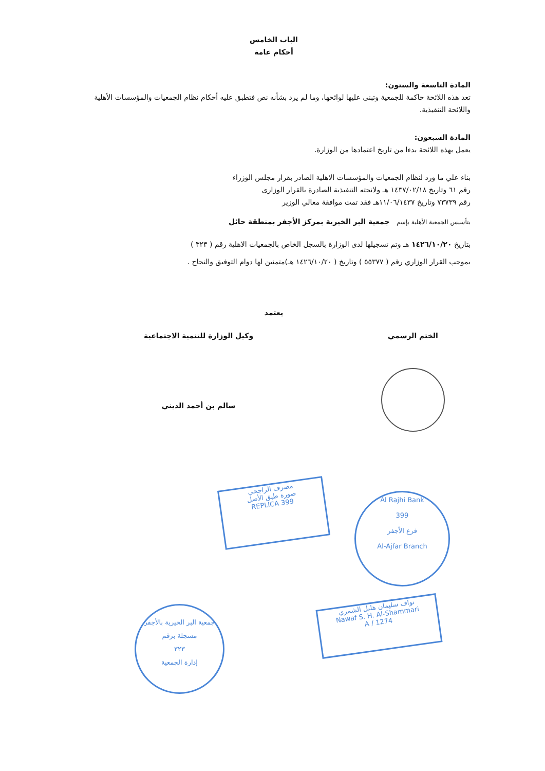الباب الخامس
أحكام عامة
المادة التاسعة والستون:
تعد هذه اللائحة حاكمة للجمعية وتبنى عليها لوائحها، وما لم يرد بشأنه نص فتطبق عليه أحكام نظام الجمعيات والمؤسسات الأهلية واللائحة التنفيذية.
المادة السبعون:
يعمل بهذه اللائحة بدءا من تاريخ اعتمادها من الوزارة.
بناء علي ما ورد لنظام الجمعيات والمؤسسات الاهلية الصادر بقرار مجلس الوزراء
رقم ٦١ وتاريخ ١٤٣٧/٠٢/١٨ هـ ولانحته التنفيذية الصادرة بالقرار الوزارى
رقم ٧٣٧٣٩ وتاريخ ١١/٠٦/١٤٣٧هـ فقد تمت موافقة معالي الوزير
بتأسيس الجمعية الأهلية بإسم جمعية البر الخيرية بمركز الأجفر بمنطقة حائل
بتاريخ ١٤٢٦/١٠/٢٠ هـ وتم تسجيلها لدى الوزارة بالسجل الخاص بالجمعيات الاهلية رقم ( ٣٢٣ )
بموجب القرار الوزاري رقم ( ٥٥٣٧٧ ) وتاريخ ( ١٤٢٦/١٠/٢٠ هـ)متمنين لها دوام التوفيق والنجاح .
يعتمد
الختم الرسمي وكيل الوزارة للتنمية الاجتماعية
سالم بن أحمد الديني
مصرف الراجحي
صورة طبق الأصل
REPLICA 399
Al Rajhi Bank
399
فرع الأجفر
Al-Ajfar Branch
نواف سليمان هليل الشمري
Nawaf S. H. Al-Shammari
1274 / A
جمعية البر الخيرية بالأجفر
مسجلة برقم
٣٢٣
إدارة الجمعية